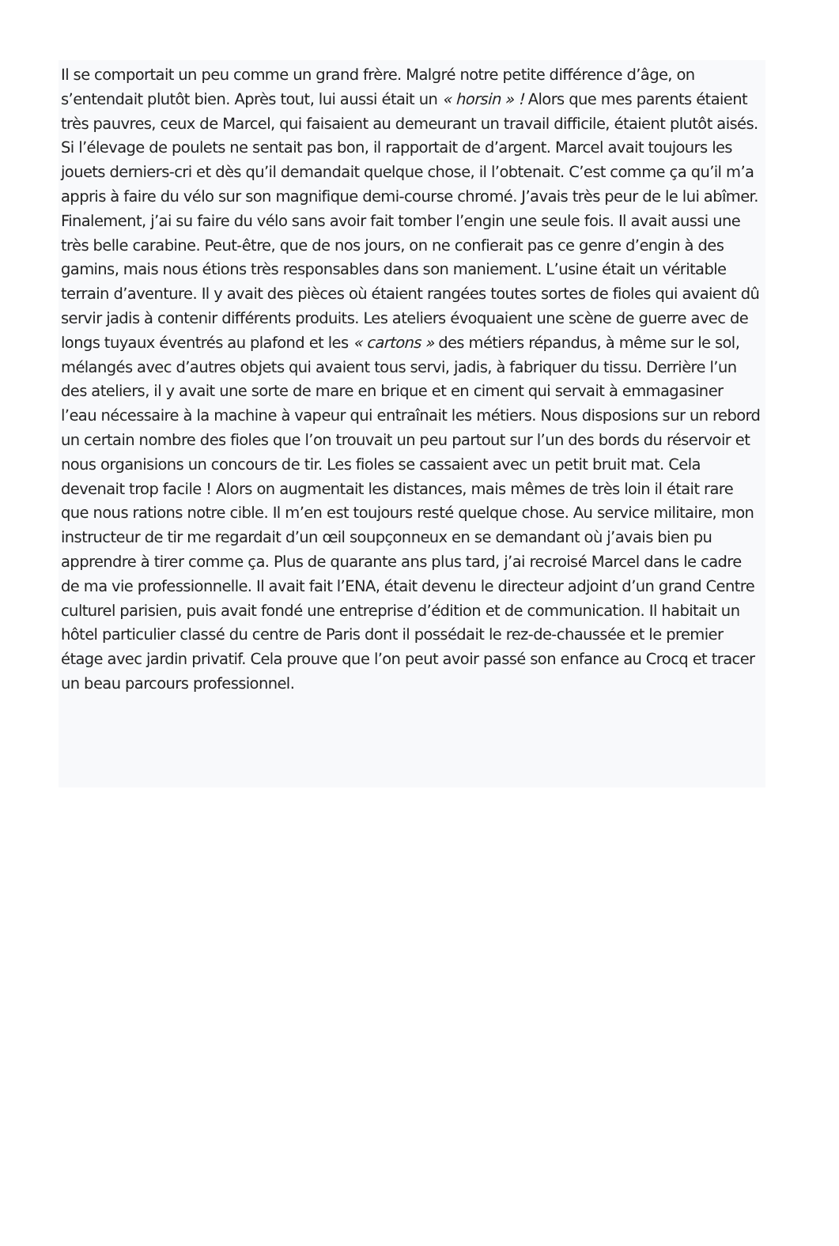Il se comportait un peu comme un grand frère. Malgré notre petite différence d’âge, on s’entendait plutôt bien. Après tout, lui aussi était un « horsin » ! Alors que mes parents étaient très pauvres, ceux de Marcel, qui faisaient au demeurant un travail difficile, étaient plutôt aisés. Si l’élevage de poulets ne sentait pas bon, il rapportait de d’argent. Marcel avait toujours les jouets derniers-cri et dès qu’il demandait quelque chose, il l’obtenait. C’est comme ça qu’il m’a appris à faire du vélo sur son magnifique demi-course chromé. J’avais très peur de le lui abîmer. Finalement, j’ai su faire du vélo sans avoir fait tomber l’engin une seule fois. Il avait aussi une très belle carabine. Peut-être, que de nos jours, on ne confierait pas ce genre d’engin à des gamins, mais nous étions très responsables dans son maniement. L’usine était un véritable terrain d’aventure. Il y avait des pièces où étaient rangées toutes sortes de fioles qui avaient dû servir jadis à contenir différents produits. Les ateliers évoquaient une scène de guerre avec de longs tuyaux éventrés au plafond et les « cartons » des métiers répandus, à même sur le sol, mélangés avec d’autres objets qui avaient tous servi, jadis, à fabriquer du tissu. Derrière l’un des ateliers, il y avait une sorte de mare en brique et en ciment qui servait à emmagasiner l’eau nécessaire à la machine à vapeur qui entraînait les métiers. Nous disposions sur un rebord un certain nombre des fioles que l’on trouvait un peu partout sur l’un des bords du réservoir et nous organisions un concours de tir. Les fioles se cassaient avec un petit bruit mat. Cela devenait trop facile ! Alors on augmentait les distances, mais mêmes de très loin il était rare que nous rations notre cible. Il m’en est toujours resté quelque chose. Au service militaire, mon instructeur de tir me regardait d’un œil soupçonneux en se demandant où j’avais bien pu apprendre à tirer comme ça. Plus de quarante ans plus tard, j’ai recroisé Marcel dans le cadre de ma vie professionnelle. Il avait fait l’ENA, était devenu le directeur adjoint d’un grand Centre culturel parisien, puis avait fondé une entreprise d’édition et de communication. Il habitait un hôtel particulier classé du centre de Paris dont il possédait le rez-de-chaussée et le premier étage avec jardin privatif. Cela prouve que l’on peut avoir passé son enfance au Crocq et tracer un beau parcours professionnel.